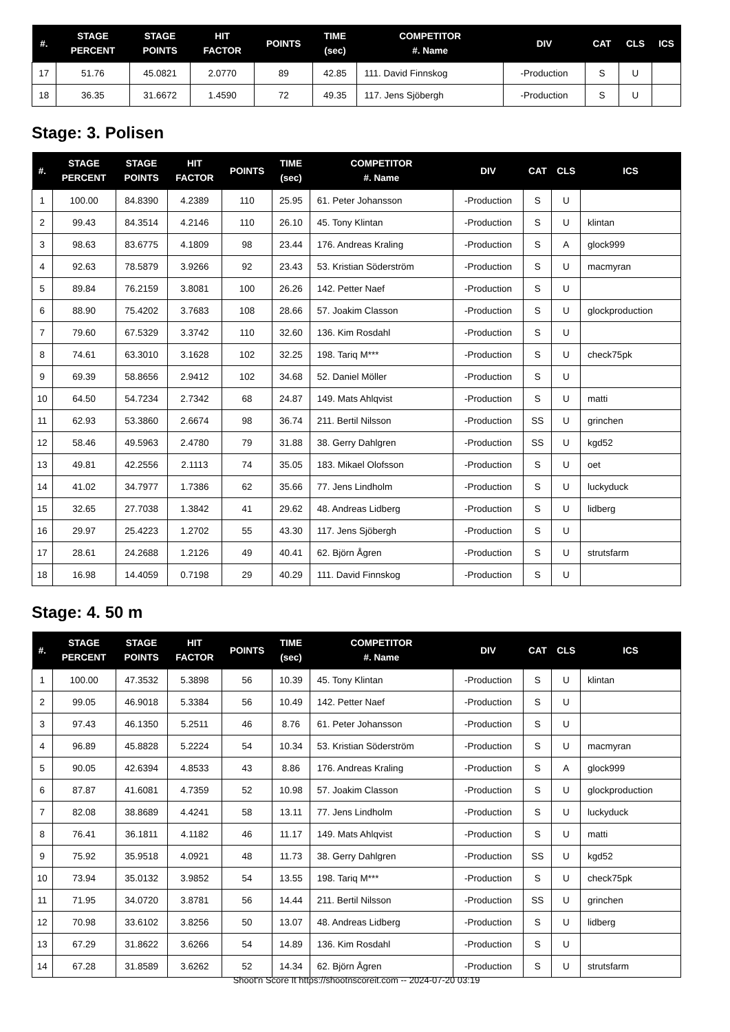| #. | STAGE PERCENT | STAGE POINTS | HIT FACTOR | POINTS | TIME (sec) | COMPETITOR #. Name | DIV | CAT | CLS | ICS |
| --- | --- | --- | --- | --- | --- | --- | --- | --- | --- | --- |
| 17 | 51.76 | 45.0821 | 2.0770 | 89 | 42.85 | 111. David Finnskog | -Production | S | U | |
| 18 | 36.35 | 31.6672 | 1.4590 | 72 | 49.35 | 117. Jens Sjöbergh | -Production | S | U | |
Stage: 3. Polisen
| #. | STAGE PERCENT | STAGE POINTS | HIT FACTOR | POINTS | TIME (sec) | COMPETITOR #. Name | DIV | CAT | CLS | ICS |
| --- | --- | --- | --- | --- | --- | --- | --- | --- | --- | --- |
| 1 | 100.00 | 84.8390 | 4.2389 | 110 | 25.95 | 61. Peter Johansson | -Production | S | U | |
| 2 | 99.43 | 84.3514 | 4.2146 | 110 | 26.10 | 45. Tony Klintan | -Production | S | U | klintan |
| 3 | 98.63 | 83.6775 | 4.1809 | 98 | 23.44 | 176. Andreas Kraling | -Production | S | A | glock999 |
| 4 | 92.63 | 78.5879 | 3.9266 | 92 | 23.43 | 53. Kristian Söderström | -Production | S | U | macmyran |
| 5 | 89.84 | 76.2159 | 3.8081 | 100 | 26.26 | 142. Petter Naef | -Production | S | U | |
| 6 | 88.90 | 75.4202 | 3.7683 | 108 | 28.66 | 57. Joakim Classon | -Production | S | U | glockproduction |
| 7 | 79.60 | 67.5329 | 3.3742 | 110 | 32.60 | 136. Kim Rosdahl | -Production | S | U | |
| 8 | 74.61 | 63.3010 | 3.1628 | 102 | 32.25 | 198. Tariq M*** | -Production | S | U | check75pk |
| 9 | 69.39 | 58.8656 | 2.9412 | 102 | 34.68 | 52. Daniel Möller | -Production | S | U | |
| 10 | 64.50 | 54.7234 | 2.7342 | 68 | 24.87 | 149. Mats Ahlqvist | -Production | S | U | matti |
| 11 | 62.93 | 53.3860 | 2.6674 | 98 | 36.74 | 211. Bertil Nilsson | -Production | SS | U | grinchen |
| 12 | 58.46 | 49.5963 | 2.4780 | 79 | 31.88 | 38. Gerry Dahlgren | -Production | SS | U | kgd52 |
| 13 | 49.81 | 42.2556 | 2.1113 | 74 | 35.05 | 183. Mikael Olofsson | -Production | S | U | oet |
| 14 | 41.02 | 34.7977 | 1.7386 | 62 | 35.66 | 77. Jens Lindholm | -Production | S | U | luckyduck |
| 15 | 32.65 | 27.7038 | 1.3842 | 41 | 29.62 | 48. Andreas Lidberg | -Production | S | U | lidberg |
| 16 | 29.97 | 25.4223 | 1.2702 | 55 | 43.30 | 117. Jens Sjöbergh | -Production | S | U | |
| 17 | 28.61 | 24.2688 | 1.2126 | 49 | 40.41 | 62. Björn Ågren | -Production | S | U | strutsfarm |
| 18 | 16.98 | 14.4059 | 0.7198 | 29 | 40.29 | 111. David Finnskog | -Production | S | U | |
Stage: 4. 50 m
| #. | STAGE PERCENT | STAGE POINTS | HIT FACTOR | POINTS | TIME (sec) | COMPETITOR #. Name | DIV | CAT | CLS | ICS |
| --- | --- | --- | --- | --- | --- | --- | --- | --- | --- | --- |
| 1 | 100.00 | 47.3532 | 5.3898 | 56 | 10.39 | 45. Tony Klintan | -Production | S | U | klintan |
| 2 | 99.05 | 46.9018 | 5.3384 | 56 | 10.49 | 142. Petter Naef | -Production | S | U | |
| 3 | 97.43 | 46.1350 | 5.2511 | 46 | 8.76 | 61. Peter Johansson | -Production | S | U | |
| 4 | 96.89 | 45.8828 | 5.2224 | 54 | 10.34 | 53. Kristian Söderström | -Production | S | U | macmyran |
| 5 | 90.05 | 42.6394 | 4.8533 | 43 | 8.86 | 176. Andreas Kraling | -Production | S | A | glock999 |
| 6 | 87.87 | 41.6081 | 4.7359 | 52 | 10.98 | 57. Joakim Classon | -Production | S | U | glockproduction |
| 7 | 82.08 | 38.8689 | 4.4241 | 58 | 13.11 | 77. Jens Lindholm | -Production | S | U | luckyduck |
| 8 | 76.41 | 36.1811 | 4.1182 | 46 | 11.17 | 149. Mats Ahlqvist | -Production | S | U | matti |
| 9 | 75.92 | 35.9518 | 4.0921 | 48 | 11.73 | 38. Gerry Dahlgren | -Production | SS | U | kgd52 |
| 10 | 73.94 | 35.0132 | 3.9852 | 54 | 13.55 | 198. Tariq M*** | -Production | S | U | check75pk |
| 11 | 71.95 | 34.0720 | 3.8781 | 56 | 14.44 | 211. Bertil Nilsson | -Production | SS | U | grinchen |
| 12 | 70.98 | 33.6102 | 3.8256 | 50 | 13.07 | 48. Andreas Lidberg | -Production | S | U | lidberg |
| 13 | 67.29 | 31.8622 | 3.6266 | 54 | 14.89 | 136. Kim Rosdahl | -Production | S | U | |
| 14 | 67.28 | 31.8589 | 3.6262 | 52 | 14.34 | 62. Björn Ågren | -Production | S | U | strutsfarm |
Shoot'n Score It https://shootnscoreit.com -- 2024-07-20 03:19